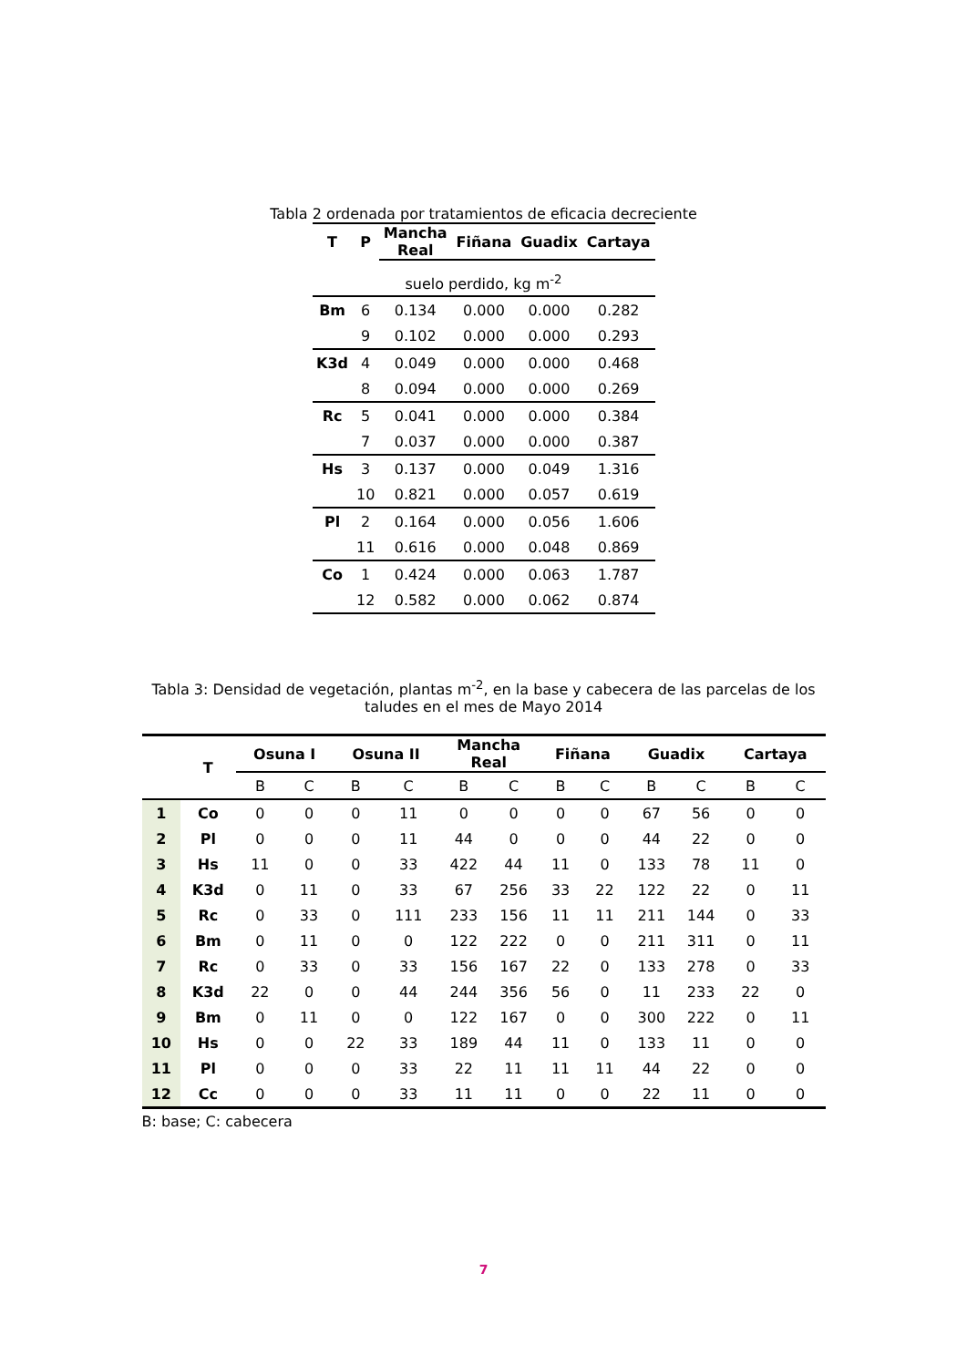Tabla 2 ordenada por tratamientos de eficacia decreciente
| T | P | Mancha Real | Fiñana | Guadix | Cartaya |
| --- | --- | --- | --- | --- | --- |
| suelo perdido, kg m<sup>-2</sup> | | | | | |
| Bm | 6 | 0.134 | 0.000 | 0.000 | 0.282 |
| | 9 | 0.102 | 0.000 | 0.000 | 0.293 |
| K3d | 4 | 0.049 | 0.000 | 0.000 | 0.468 |
| | 8 | 0.094 | 0.000 | 0.000 | 0.269 |
| Rc | 5 | 0.041 | 0.000 | 0.000 | 0.384 |
| | 7 | 0.037 | 0.000 | 0.000 | 0.387 |
| Hs | 3 | 0.137 | 0.000 | 0.049 | 1.316 |
| | 10 | 0.821 | 0.000 | 0.057 | 0.619 |
| Pl | 2 | 0.164 | 0.000 | 0.056 | 1.606 |
| | 11 | 0.616 | 0.000 | 0.048 | 0.869 |
| Co | 1 | 0.424 | 0.000 | 0.063 | 1.787 |
| | 12 | 0.582 | 0.000 | 0.062 | 0.874 |
Tabla 3: Densidad de vegetación, plantas m<sup>-2</sup>, en la base y cabecera de las parcelas de los taludes en el mes de Mayo 2014
| | T | Osuna I | | Osuna II | | Mancha Real | | Fiñana | | Guadix | | Cartaya | |
| --- | --- | --- | --- | --- | --- | --- | --- | --- | --- | --- | --- | --- | --- |
| | | B | C | B | C | B | C | B | C | B | C | B | C |
| 1 | Co | 0 | 0 | 0 | 11 | 0 | 0 | 0 | 0 | 67 | 56 | 0 | 0 |
| 2 | Pl | 0 | 0 | 0 | 11 | 44 | 0 | 0 | 0 | 44 | 22 | 0 | 0 |
| 3 | Hs | 11 | 0 | 0 | 33 | 422 | 44 | 11 | 0 | 133 | 78 | 11 | 0 |
| 4 | K3d | 0 | 11 | 0 | 33 | 67 | 256 | 33 | 22 | 122 | 22 | 0 | 11 |
| 5 | Rc | 0 | 33 | 0 | 111 | 233 | 156 | 11 | 11 | 211 | 144 | 0 | 33 |
| 6 | Bm | 0 | 11 | 0 | 0 | 122 | 222 | 0 | 0 | 211 | 311 | 0 | 11 |
| 7 | Rc | 0 | 33 | 0 | 33 | 156 | 167 | 22 | 0 | 133 | 278 | 0 | 33 |
| 8 | K3d | 22 | 0 | 0 | 44 | 244 | 356 | 56 | 0 | 11 | 233 | 22 | 0 |
| 9 | Bm | 0 | 11 | 0 | 0 | 122 | 167 | 0 | 0 | 300 | 222 | 0 | 11 |
| 10 | Hs | 0 | 0 | 22 | 33 | 189 | 44 | 11 | 0 | 133 | 11 | 0 | 0 |
| 11 | Pl | 0 | 0 | 0 | 33 | 22 | 11 | 11 | 11 | 44 | 22 | 0 | 0 |
| 12 | Cc | 0 | 0 | 0 | 33 | 11 | 11 | 0 | 0 | 22 | 11 | 0 | 0 |
B: base; C: cabecera
7